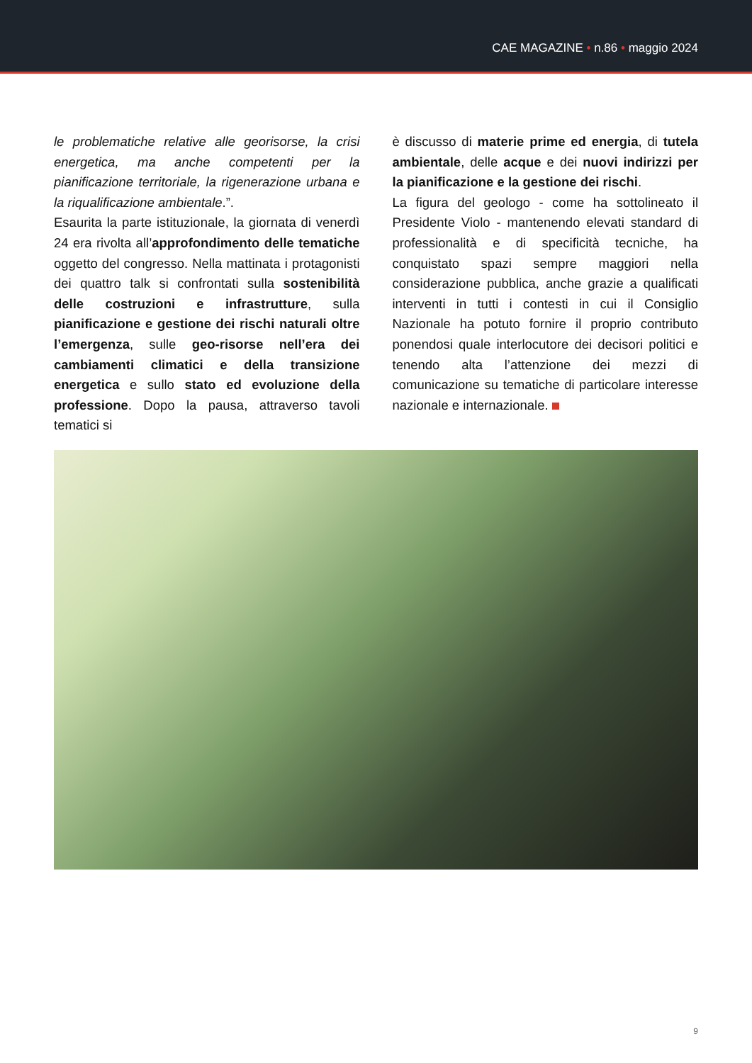CAE MAGAZINE • n.86 • maggio 2024
le problematiche relative alle georisorse, la crisi energetica, ma anche competenti per la pianificazione territoriale, la rigenerazione urbana e la riqualificazione ambientale.”.
Esaurita la parte istituzionale, la giornata di venerdì 24 era rivolta all’approfondimento delle tematiche oggetto del congresso. Nella mattinata i protagonisti dei quattro talk si confrontati sulla sostenibilità delle costruzioni e infrastrutture, sulla pianificazione e gestione dei rischi naturali oltre l’emergenza, sulle geo-risorse nell’era dei cambiamenti climatici e della transizione energetica e sullo stato ed evoluzione della professione. Dopo la pausa, attraverso tavoli tematici si
è discusso di materie prime ed energia, di tutela ambientale, delle acque e dei nuovi indirizzi per la pianificazione e la gestione dei rischi.
La figura del geologo - come ha sottolineato il Presidente Violo - mantenendo elevati standard di professionalità e di specificità tecniche, ha conquistato spazi sempre maggiori nella considerazione pubblica, anche grazie a qualificati interventi in tutti i contesti in cui il Consiglio Nazionale ha potuto fornire il proprio contributo ponendosi quale interlocutore dei decisori politici e tenendo alta l’attenzione dei mezzi di comunicazione su tematiche di particolare interesse nazionale e internazionale.
9